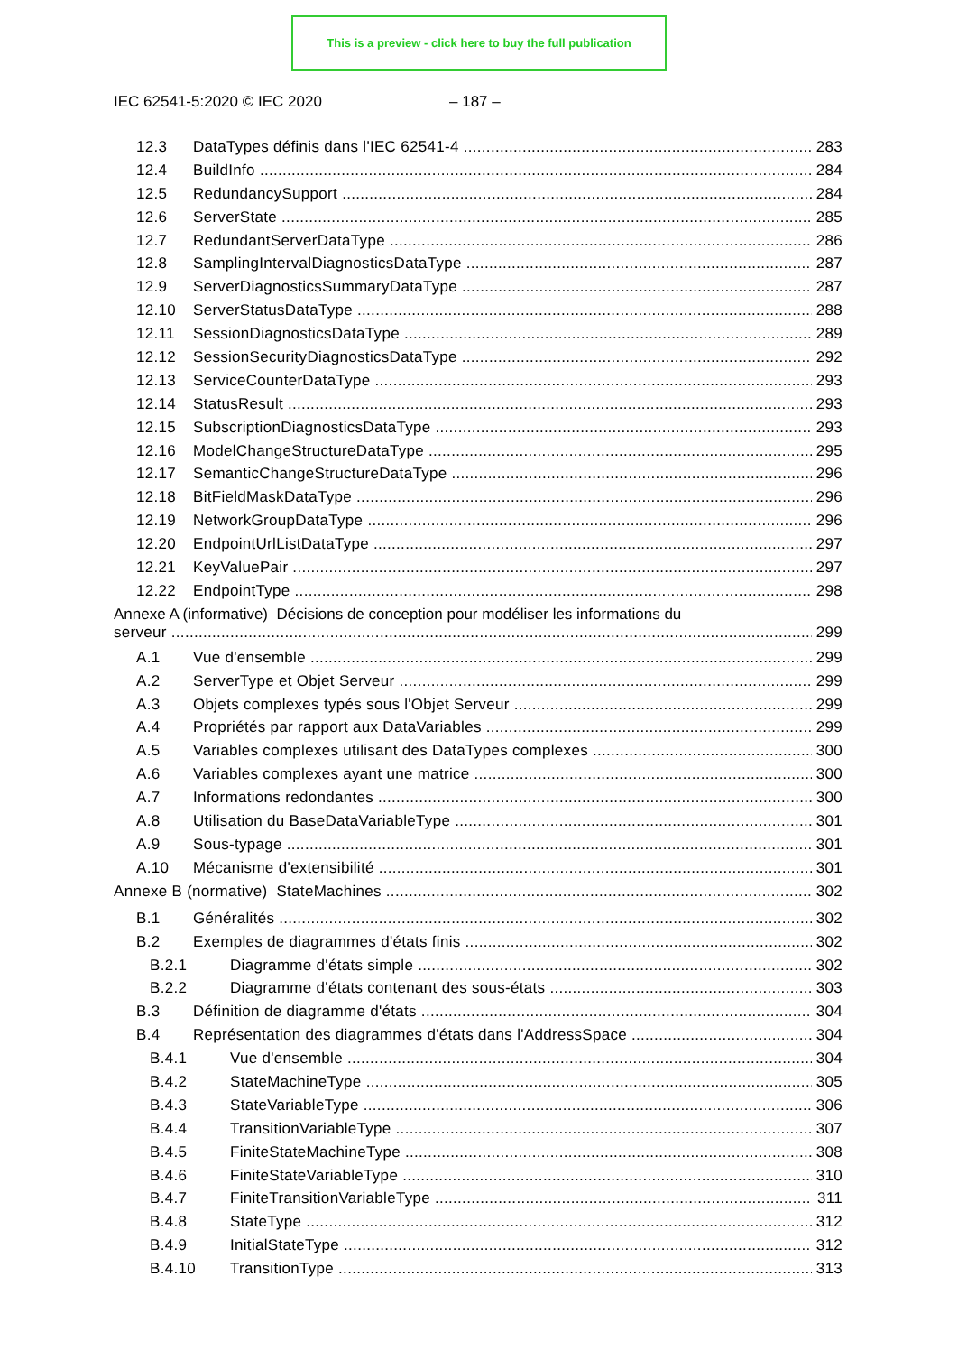This is a preview - click here to buy the full publication
IEC 62541-5:2020 © IEC 2020 – 187 –
12.3 DataTypes définis dans l'IEC 62541-4 283
12.4 BuildInfo 284
12.5 RedundancySupport 284
12.6 ServerState 285
12.7 RedundantServerDataType 286
12.8 SamplingIntervalDiagnosticsDataType 287
12.9 ServerDiagnosticsSummaryDataType 287
12.10 ServerStatusDataType 288
12.11 SessionDiagnosticsDataType 289
12.12 SessionSecurityDiagnosticsDataType 292
12.13 ServiceCounterDataType 293
12.14 StatusResult 293
12.15 SubscriptionDiagnosticsDataType 293
12.16 ModelChangeStructureDataType 295
12.17 SemanticChangeStructureDataType 296
12.18 BitFieldMaskDataType 296
12.19 NetworkGroupDataType 296
12.20 EndpointUrlListDataType 297
12.21 KeyValuePair 297
12.22 EndpointType 298
Annexe A (informative) Décisions de conception pour modéliser les informations du
serveur 299
A.1 Vue d'ensemble 299
A.2 ServerType et Objet Serveur 299
A.3 Objets complexes typés sous l'Objet Serveur 299
A.4 Propriétés par rapport aux DataVariables 299
A.5 Variables complexes utilisant des DataTypes complexes 300
A.6 Variables complexes ayant une matrice 300
A.7 Informations redondantes 300
A.8 Utilisation du BaseDataVariableType 301
A.9 Sous-typage 301
A.10 Mécanisme d'extensibilité 301
Annexe B (normative) StateMachines 302
B.1 Généralités 302
B.2 Exemples de diagrammes d'états finis 302
B.2.1 Diagramme d'états simple 302
B.2.2 Diagramme d'états contenant des sous-états 303
B.3 Définition de diagramme d'états 304
B.4 Représentation des diagrammes d'états dans l'AddressSpace 304
B.4.1 Vue d'ensemble 304
B.4.2 StateMachineType 305
B.4.3 StateVariableType 306
B.4.4 TransitionVariableType 307
B.4.5 FiniteStateMachineType 308
B.4.6 FiniteStateVariableType 310
B.4.7 FiniteTransitionVariableType 311
B.4.8 StateType 312
B.4.9 InitialStateType 312
B.4.10 TransitionType 313